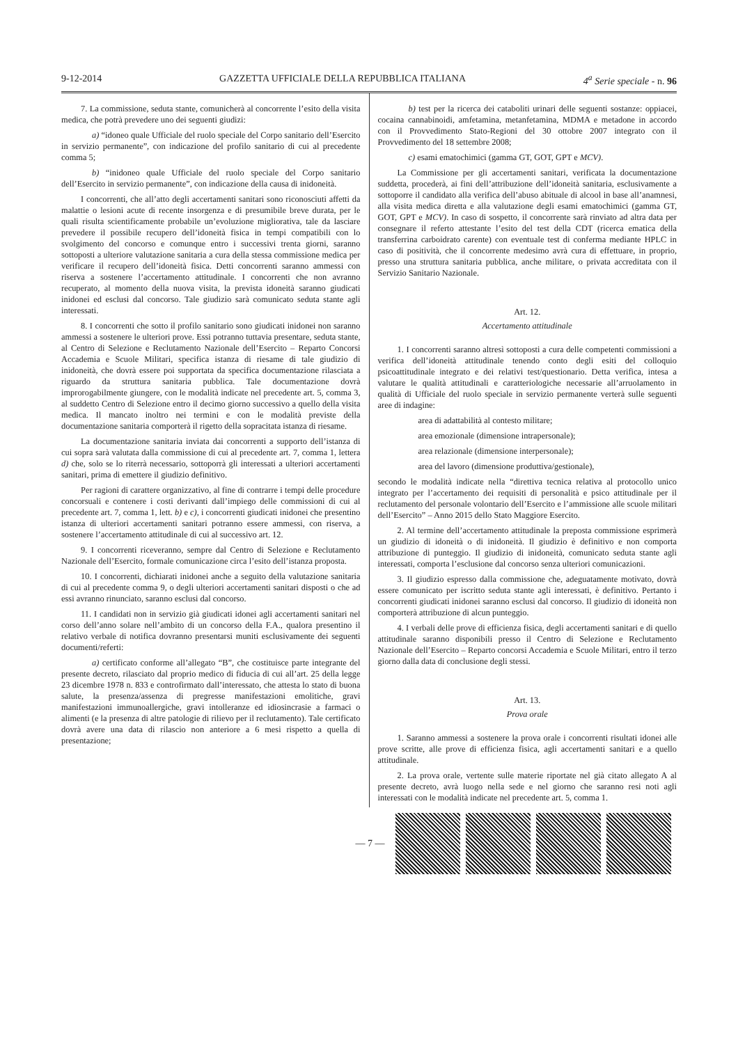9-12-2014 GAZZETTA UFFICIALE DELLA REPUBBLICA ITALIANA 4<sup>a</sup> Serie speciale - n. 96
7. La commissione, seduta stante, comunicherà al concorrente l’esito della visita medica, che potrà prevedere uno dei seguenti giudizi:
a) “idoneo quale Ufficiale del ruolo speciale del Corpo sanitario dell’Esercito in servizio permanente”, con indicazione del profilo sanitario di cui al precedente comma 5;
b) “inidoneo quale Ufficiale del ruolo speciale del Corpo sanitario dell’Esercito in servizio permanente”, con indicazione della causa di inidoneità.
I concorrenti, che all’atto degli accertamenti sanitari sono riconosciuti affetti da malattie o lesioni acute di recente insorgenza e di presumibile breve durata, per le quali risulta scientificamente probabile un’evoluzione migliorativa, tale da lasciare prevedere il possibile recupero dell’idoneità fisica in tempi compatibili con lo svolgimento del concorso e comunque entro i successivi trenta giorni, saranno sottoposti a ulteriore valutazione sanitaria a cura della stessa commissione medica per verificare il recupero dell’idoneità fisica. Detti concorrenti saranno ammessi con riserva a sostenere l’accertamento attitudinale. I concorrenti che non avranno recuperato, al momento della nuova visita, la prevista idoneità saranno giudicati inidonei ed esclusi dal concorso. Tale giudizio sarà comunicato seduta stante agli interessati.
8. I concorrenti che sotto il profilo sanitario sono giudicati inidonei non saranno ammessi a sostenere le ulteriori prove. Essi potranno tuttavia presentare, seduta stante, al Centro di Selezione e Reclutamento Nazionale dell’Esercito – Reparto Concorsi Accademia e Scuole Militari, specifica istanza di riesame di tale giudizio di inidoneità, che dovrà essere poi supportata da specifica documentazione rilasciata a riguardo da struttura sanitaria pubblica. Tale documentazione dovrà improrogabilmente giungere, con le modalità indicate nel precedente art. 5, comma 3, al suddetto Centro di Selezione entro il decimo giorno successivo a quello della visita medica. Il mancato inoltro nei termini e con le modalità previste della documentazione sanitaria comporterà il rigetto della sopracitata istanza di riesame.
La documentazione sanitaria inviata dai concorrenti a supporto dell’istanza di cui sopra sarà valutata dalla commissione di cui al precedente art. 7, comma 1, lettera d) che, solo se lo riterrà necessario, sottoporrà gli interessati a ulteriori accertamenti sanitari, prima di emettere il giudizio definitivo.
Per ragioni di carattere organizzativo, al fine di contrarre i tempi delle procedure concorsuali e contenere i costi derivanti dall’impiego delle commissioni di cui al precedente art. 7, comma 1, lett. b) e c), i concorrenti giudicati inidonei che presentino istanza di ulteriori accertamenti sanitari potranno essere ammessi, con riserva, a sostenere l’accertamento attitudinale di cui al successivo art. 12.
9. I concorrenti riceveranno, sempre dal Centro di Selezione e Reclutamento Nazionale dell’Esercito, formale comunicazione circa l’esito dell’istanza proposta.
10. I concorrenti, dichiarati inidonei anche a seguito della valutazione sanitaria di cui al precedente comma 9, o degli ulteriori accertamenti sanitari disposti o che ad essi avranno rinunciato, saranno esclusi dal concorso.
11. I candidati non in servizio già giudicati idonei agli accertamenti sanitari nel corso dell’anno solare nell’ambito di un concorso della F.A., qualora presentino il relativo verbale di notifica dovranno presentarsi muniti esclusivamente dei seguenti documenti/referti:
a) certificato conforme all’allegato “B”, che costituisce parte integrante del presente decreto, rilasciato dal proprio medico di fiducia di cui all’art. 25 della legge 23 dicembre 1978 n. 833 e controfirmato dall’interessato, che attesta lo stato di buona salute, la presenza/assenza di pregresse manifestazioni emolitiche, gravi manifestazioni immunoallergiche, gravi intolleranze ed idiosincrasie a farmaci o alimenti (e la presenza di altre patologie di rilievo per il reclutamento). Tale certificato dovrà avere una data di rilascio non anteriore a 6 mesi rispetto a quella di presentazione;
b) test per la ricerca dei cataboliti urinari delle seguenti sostanze: oppiacei, cocaina cannabinoidi, amfetamina, metanfetamina, MDMA e metadone in accordo con il Provvedimento Stato-Regioni del 30 ottobre 2007 integrato con il Provvedimento del 18 settembre 2008;
c) esami ematochimici (gamma GT, GOT, GPT e MCV).
La Commissione per gli accertamenti sanitari, verificata la documentazione suddetta, procederà, ai fini dell’attribuzione dell’idoneità sanitaria, esclusivamente a sottoporre il candidato alla verifica dell’abuso abituale di alcool in base all’anamnesi, alla visita medica diretta e alla valutazione degli esami ematochimici (gamma GT, GOT, GPT e MCV). In caso di sospetto, il concorrente sarà rinviato ad altra data per consegnare il referto attestante l’esito del test della CDT (ricerca ematica della transferrina carboidrato carente) con eventuale test di conferma mediante HPLC in caso di positività, che il concorrente medesimo avrà cura di effettuare, in proprio, presso una struttura sanitaria pubblica, anche militare, o privata accreditata con il Servizio Sanitario Nazionale.
Art. 12.
Accertamento attitudinale
1. I concorrenti saranno altresì sottoposti a cura delle competenti commissioni a verifica dell’idoneità attitudinale tenendo conto degli esiti del colloquio psicoattitudinale integrato e dei relativi test/questionario. Detta verifica, intesa a valutare le qualità attitudinali e caratteriologiche necessarie all’arruolamento in qualità di Ufficiale del ruolo speciale in servizio permanente verterà sulle seguenti aree di indagine:
area di adattabilità al contesto militare;
area emozionale (dimensione intrapersonale);
area relazionale (dimensione interpersonale);
area del lavoro (dimensione produttiva/gestionale),
secondo le modalità indicate nella “direttiva tecnica relativa al protocollo unico integrato per l’accertamento dei requisiti di personalità e psico attitudinale per il reclutamento del personale volontario dell’Esercito e l’ammissione alle scuole militari dell’Esercito” – Anno 2015 dello Stato Maggiore Esercito.
2. Al termine dell’accertamento attitudinale la preposta commissione esprimerà un giudizio di idoneità o di inidoneità. Il giudizio è definitivo e non comporta attribuzione di punteggio. Il giudizio di inidoneità, comunicato seduta stante agli interessati, comporta l’esclusione dal concorso senza ulteriori comunicazioni.
3. Il giudizio espresso dalla commissione che, adeguatamente motivato, dovrà essere comunicato per iscritto seduta stante agli interessati, è definitivo. Pertanto i concorrenti giudicati inidonei saranno esclusi dal concorso. Il giudizio di idoneità non comporterà attribuzione di alcun punteggio.
4. I verbali delle prove di efficienza fisica, degli accertamenti sanitari e di quello attitudinale saranno disponibili presso il Centro di Selezione e Reclutamento Nazionale dell’Esercito – Reparto concorsi Accademia e Scuole Militari, entro il terzo giorno dalla data di conclusione degli stessi.
Art. 13.
Prova orale
1. Saranno ammessi a sostenere la prova orale i concorrenti risultati idonei alle prove scritte, alle prove di efficienza fisica, agli accertamenti sanitari e a quello attitudinale.
2. La prova orale, vertente sulle materie riportate nel già citato allegato A al presente decreto, avrà luogo nella sede e nel giorno che saranno resi noti agli interessati con le modalità indicate nel precedente art. 5, comma 1.
— 7 —